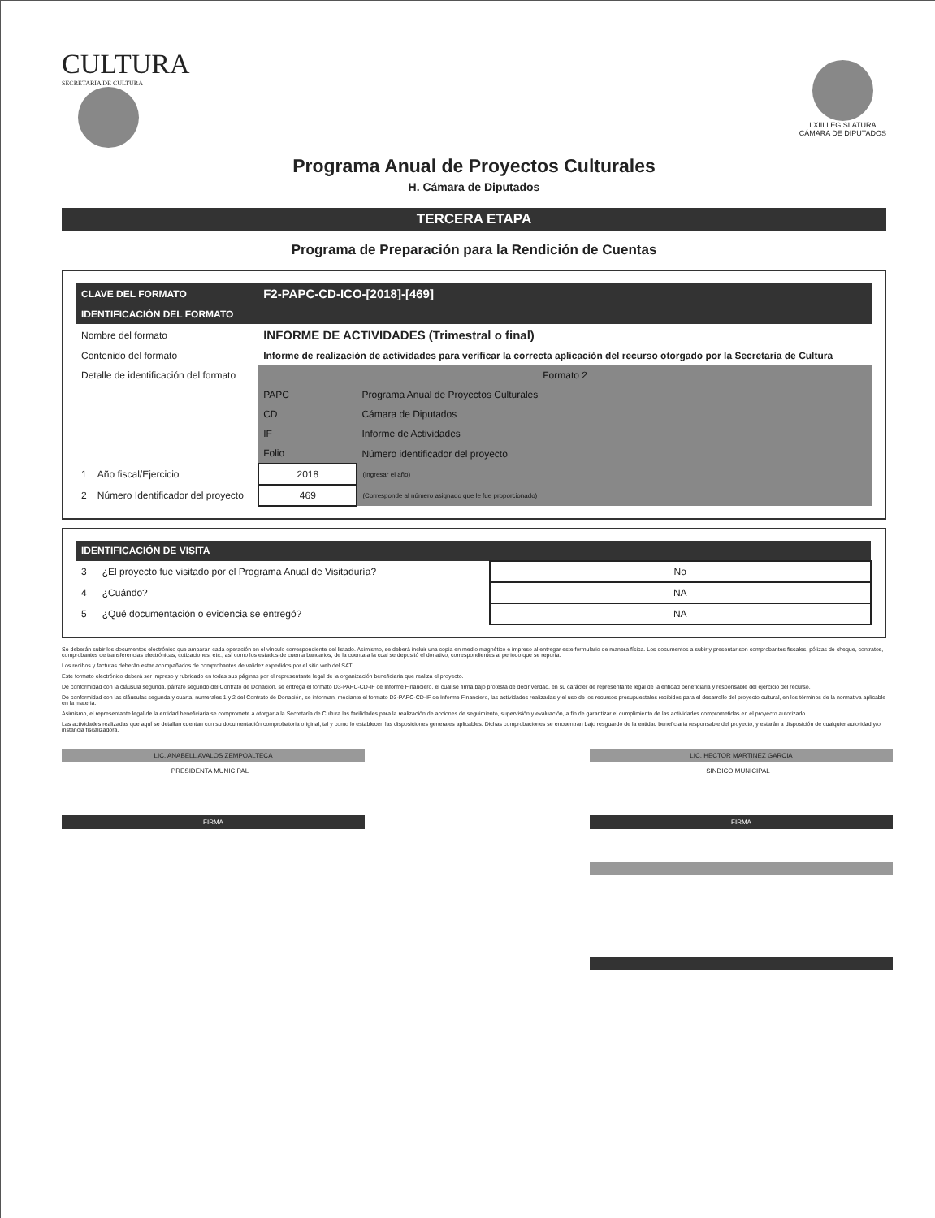CULTURA
SECRETARÍA DE CULTURA
LXIII LEGISLATURA
CÁMARA DE DIPUTADOS
Programa Anual de Proyectos Culturales
H. Cámara de Diputados
TERCERA ETAPA
Programa de Preparación para la Rendición de Cuentas
| CLAVE DEL FORMATO | | F2-PAPC-CD-ICO-[2018]-[469] | |
| IDENTIFICACIÓN DEL FORMATO | | | |
| Nombre del formato | | INFORME DE ACTIVIDADES (Trimestral o final) | |
| Contenido del formato | | Informe de realización de actividades para verificar la correcta aplicación del recurso otorgado por la Secretaría de Cultura | |
| Detalle de identificación del formato | | Formato 2 | |
| | | PAPC | Programa Anual de Proyectos Culturales |
| | | CD | Cámara de Diputados |
| | | IF | Informe de Actividades |
| | | Folio | Número identificador del proyecto |
| 1 | Año fiscal/Ejercicio | 2018 | (Ingresar el año) |
| 2 | Número Identificador del proyecto | 469 | (Corresponde al número asignado que le fue proporcionado) |
| IDENTIFICACIÓN DE VISITA | | |
| 3 | ¿El proyecto fue visitado por el Programa Anual de Visitaduría? | No |
| 4 | ¿Cuándo? | NA |
| 5 | ¿Qué documentación o evidencia se entregó? | NA |
Se deberán subir los documentos electrónico que amparan cada operación en el vínculo correspondiente del listado. Asimismo, se deberá incluir una copia en medio magnético e impreso al entregar este formulario de manera física. Los documentos a subir y presentar son comprobantes fiscales, pólizas de cheque, contratos, comprobantes de transferencias electrónicas, cotizaciones, etc., así como los estados de cuenta bancarios, de la cuenta a la cual se depositó el donativo, correspondientes al periodo que se reporta.
Los recibos y facturas deberán estar acompañados de comprobantes de validez expedidos por el sitio web del SAT.
Este formato electrónico deberá ser impreso y rubricado en todas sus páginas por el representante legal de la organización beneficiaria que realiza el proyecto.
De conformidad con la cláusula segunda, párrafo segundo del Contrato de Donación, se entrega el formato D3-PAPC-CD-IF de Informe Financiero, el cual se firma bajo protesta de decir verdad, en su carácter de representante legal de la entidad beneficiaria y responsable del ejercicio del recurso.
De conformidad con las cláusulas segunda y cuarta, numerales 1 y 2 del Contrato de Donación, se informan, mediante el formato D3-PAPC-CD-IF de Informe Financiero, las actividades realizadas y el uso de los recursos presupuestales recibidos para el desarrollo del proyecto cultural, en los términos de la normativa aplicable en la materia.
Asimismo, el representante legal de la entidad beneficiaria se compromete a otorgar a la Secretaría de Cultura las facilidades para la realización de acciones de seguimiento, supervisión y evaluación, a fin de garantizar el cumplimiento de las actividades comprometidas en el proyecto autorizado.
Las actividades realizadas que aquí se detallan cuentan con su documentación comprobatoria original, tal y como lo establecen las disposiciones generales aplicables. Dichas comprobaciones se encuentran bajo resguardo de la entidad beneficiaria responsable del proyecto, y estarán a disposición de cualquier autoridad y/o instancia fiscalizadora.
LIC. ANABELL AVALOS ZEMPOALTECA
PRESIDENTA MUNICIPAL
FIRMA
LIC. HECTOR MARTINEZ GARCIA
SINDICO MUNICIPAL
FIRMA